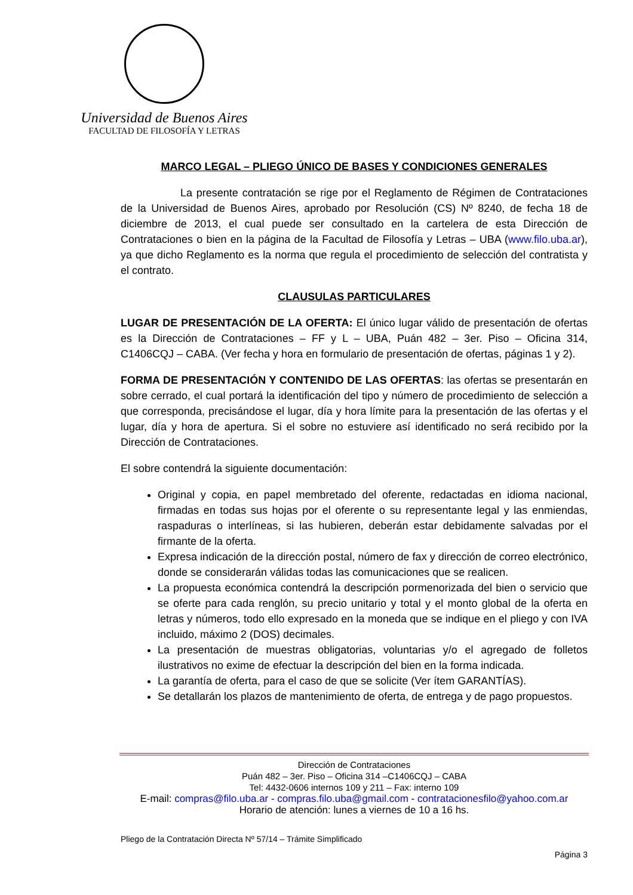Universidad de Buenos Aires
FACULTAD DE FILOSOFÍA Y LETRAS
MARCO LEGAL – PLIEGO ÚNICO DE BASES Y CONDICIONES GENERALES
La presente contratación se rige por el Reglamento de Régimen de Contrataciones de la Universidad de Buenos Aires, aprobado por Resolución (CS) Nº 8240, de fecha 18 de diciembre de 2013, el cual puede ser consultado en la cartelera de esta Dirección de Contrataciones o bien en la página de la Facultad de Filosofía y Letras – UBA (www.filo.uba.ar), ya que dicho Reglamento es la norma que regula el procedimiento de selección del contratista y el contrato.
CLAUSULAS PARTICULARES
LUGAR DE PRESENTACIÓN DE LA OFERTA: El único lugar válido de presentación de ofertas es la Dirección de Contrataciones – FF y L – UBA, Puán 482 – 3er. Piso – Oficina 314, C1406CQJ – CABA. (Ver fecha y hora en formulario de presentación de ofertas, páginas 1 y 2).
FORMA DE PRESENTACIÓN Y CONTENIDO DE LAS OFERTAS: las ofertas se presentarán en sobre cerrado, el cual portará la identificación del tipo y número de procedimiento de selección a que corresponda, precisándose el lugar, día y hora límite para la presentación de las ofertas y el lugar, día y hora de apertura. Si el sobre no estuviere así identificado no será recibido por la Dirección de Contrataciones.
El sobre contendrá la siguiente documentación:
Original y copia, en papel membretado del oferente, redactadas en idioma nacional, firmadas en todas sus hojas por el oferente o su representante legal y las enmiendas, raspaduras o interlíneas, si las hubieren, deberán estar debidamente salvadas por el firmante de la oferta.
Expresa indicación de la dirección postal, número de fax y dirección de correo electrónico, donde se considerarán válidas todas las comunicaciones que se realicen.
La propuesta económica contendrá la descripción pormenorizada del bien o servicio que se oferte para cada renglón, su precio unitario y total y el monto global de la oferta en letras y números, todo ello expresado en la moneda que se indique en el pliego y con IVA incluido, máximo 2 (DOS) decimales.
La presentación de muestras obligatorias, voluntarias y/o el agregado de folletos ilustrativos no exime de efectuar la descripción del bien en la forma indicada.
La garantía de oferta, para el caso de que se solicite (Ver ítem GARANTÍAS).
Se detallarán los plazos de mantenimiento de oferta, de entrega y de pago propuestos.
Dirección de Contrataciones
Puán 482 – 3er. Piso – Oficina 314 –C1406CQJ – CABA
Tel: 4432-0606 internos 109 y 211 – Fax: interno 109
E-mail: compras@filo.uba.ar - compras.filo.uba@gmail.com - contratacionesfilo@yahoo.com.ar
Horario de atención: lunes a viernes de 10 a 16 hs.
Pliego de la Contratación Directa Nº 57/14 – Trámite Simplificado
Página 3